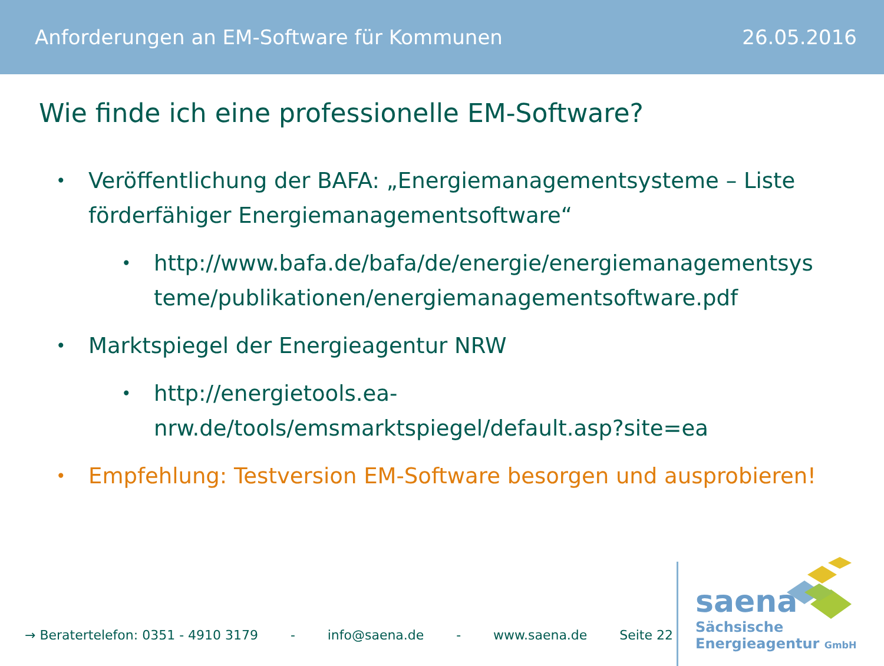Anforderungen an EM-Software für Kommunen 26.05.2016
Wie finde ich eine professionelle EM-Software?
• Veröffentlichung der BAFA: „Energiemanagementsysteme – Liste förderfähiger Energiemanagementsoftware“
• http://www.bafa.de/bafa/de/energie/energiemanagementsys teme/publikationen/energiemanagementsoftware.pdf
• Marktspiegel der Energieagentur NRW
• http://energietools.ea-
nrw.de/tools/emsmarktspiegel/default.asp?site=ea
• Empfehlung: Testversion EM-Software besorgen und ausprobieren!
→ Beratertelefon: 0351 - 4910 3179 - info@saena.de - www.saena.de Seite 22
saena
Sächsische
Energieagentur GmbH